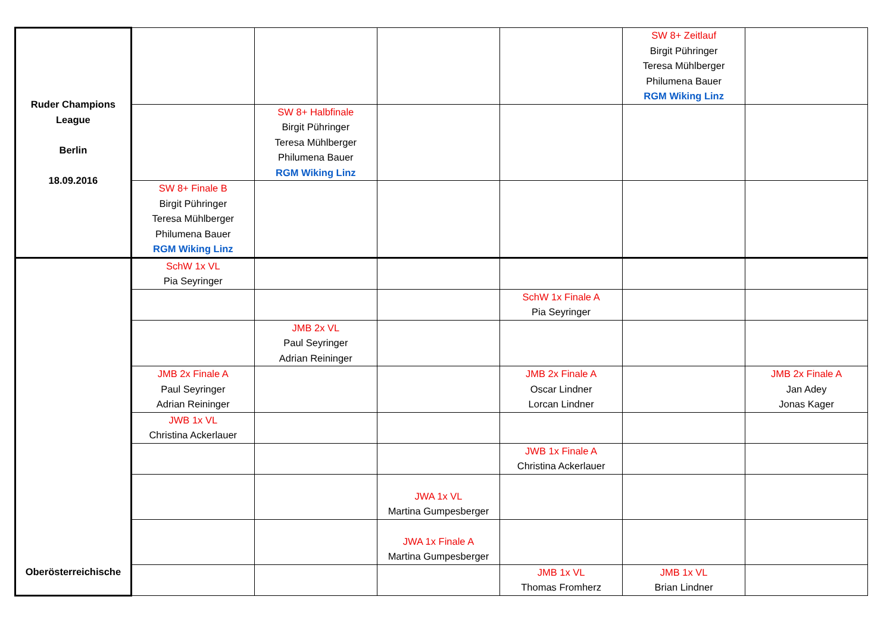| Ruder Champions League Berlin 18.09.2016 | | | | | SW 8+ Zeitlauf Birgit Pühringer Teresa Mühlberger Philumena Bauer RGM Wiking Linz | |
| | | SW 8+ Halbfinale Birgit Pühringer Teresa Mühlberger Philumena Bauer RGM Wiking Linz | | | | |
| | SW 8+ Finale B Birgit Pühringer Teresa Mühlberger Philumena Bauer RGM Wiking Linz | | | | | |
| Oberösterreichische | SchW 1x VL Pia Seyringer | | | | | |
| | | | | SchW 1x Finale A Pia Seyringer | | |
| | | JMB 2x VL Paul Seyringer Adrian Reininger | | | | |
| | JMB 2x Finale A Paul Seyringer Adrian Reininger | | | JMB 2x Finale A Oscar Lindner Lorcan Lindner | | JMB 2x Finale A Jan Adey Jonas Kager |
| | JWB 1x VL Christina Ackerlauer | | | | | |
| | | | | JWB 1x Finale A Christina Ackerlauer | | |
| | | | JWA 1x VL Martina Gumpesberger | | | |
| | | | JWA 1x Finale A Martina Gumpesberger | | | |
| | | | | JMB 1x VL Thomas Fromherz | JMB 1x VL Brian Lindner | |